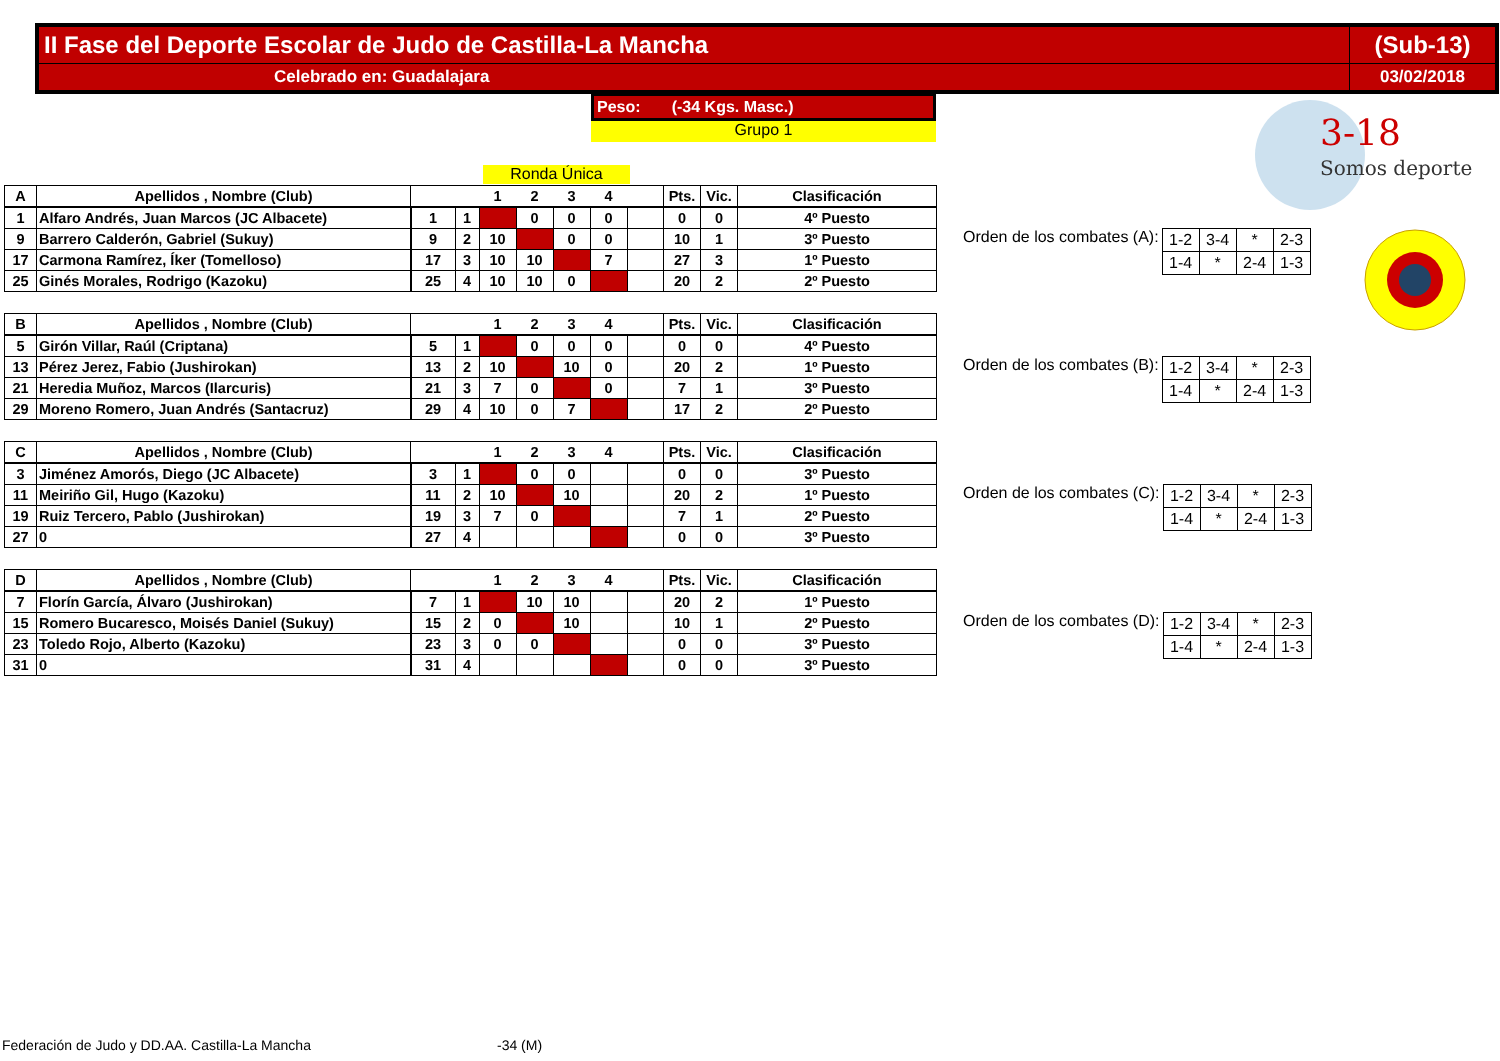| II Fase del Deporte Escolar de Judo de Castilla-La Mancha | (Sub-13) |
| Celebrado en: Guadalajara | 03/02/2018 |
Peso: (-34 Kgs. Masc.)
Grupo 1
Ronda Única
3-18
Somos deporte
| A | Apellidos , Nombre (Club) | | | 1 | 2 | 3 | 4 | | Pts. | Vic. | Clasificación |
| 1 | Alfaro Andrés, Juan Marcos (JC Albacete) | 1 | 1 | | 0 | 0 | 0 | | 0 | 0 | 4º Puesto |
| 9 | Barrero Calderón, Gabriel (Sukuy) | 9 | 2 | 10 | | 0 | 0 | | 10 | 1 | 3º Puesto |
| 17 | Carmona Ramírez, Íker (Tomelloso) | 17 | 3 | 10 | 10 | | 7 | | 27 | 3 | 1º Puesto |
| 25 | Ginés Morales, Rodrigo (Kazoku) | 25 | 4 | 10 | 10 | 0 | | | 20 | 2 | 2º Puesto |
Orden de los combates (A):
| 1-2 | 3-4 | * | 2-3 |
| 1-4 | * | 2-4 | 1-3 |
| B | Apellidos , Nombre (Club) | | | 1 | 2 | 3 | 4 | | Pts. | Vic. | Clasificación |
| 5 | Girón Villar, Raúl (Criptana) | 5 | 1 | | 0 | 0 | 0 | | 0 | 0 | 4º Puesto |
| 13 | Pérez Jerez, Fabio (Jushirokan) | 13 | 2 | 10 | | 10 | 0 | | 20 | 2 | 1º Puesto |
| 21 | Heredia Muñoz, Marcos (Ilarcuris) | 21 | 3 | 7 | 0 | | 0 | | 7 | 1 | 3º Puesto |
| 29 | Moreno Romero, Juan Andrés (Santacruz) | 29 | 4 | 10 | 0 | 7 | | | 17 | 2 | 2º Puesto |
Orden de los combates (B):
| 1-2 | 3-4 | * | 2-3 |
| 1-4 | * | 2-4 | 1-3 |
| C | Apellidos , Nombre (Club) | | | 1 | 2 | 3 | 4 | | Pts. | Vic. | Clasificación |
| 3 | Jiménez Amorós, Diego (JC Albacete) | 3 | 1 | | 0 | 0 | | | 0 | 0 | 3º Puesto |
| 11 | Meiriño Gil, Hugo (Kazoku) | 11 | 2 | 10 | | 10 | | | 20 | 2 | 1º Puesto |
| 19 | Ruiz Tercero, Pablo (Jushirokan) | 19 | 3 | 7 | 0 | | | | 7 | 1 | 2º Puesto |
| 27 | 0 | 27 | 4 | | | | | | 0 | 0 | 3º Puesto |
Orden de los combates (C):
| 1-2 | 3-4 | * | 2-3 |
| 1-4 | * | 2-4 | 1-3 |
| D | Apellidos , Nombre (Club) | | | 1 | 2 | 3 | 4 | | Pts. | Vic. | Clasificación |
| 7 | Florín García, Álvaro (Jushirokan) | 7 | 1 | | 10 | 10 | | | 20 | 2 | 1º Puesto |
| 15 | Romero Bucaresco, Moisés Daniel (Sukuy) | 15 | 2 | 0 | | 10 | | | 10 | 1 | 2º Puesto |
| 23 | Toledo Rojo, Alberto (Kazoku) | 23 | 3 | 0 | 0 | | | | 0 | 0 | 3º Puesto |
| 31 | 0 | 31 | 4 | | | | | | 0 | 0 | 3º Puesto |
Orden de los combates (D):
| 1-2 | 3-4 | * | 2-3 |
| 1-4 | * | 2-4 | 1-3 |
Federación de Judo y DD.AA. Castilla-La Mancha
-34 (M)